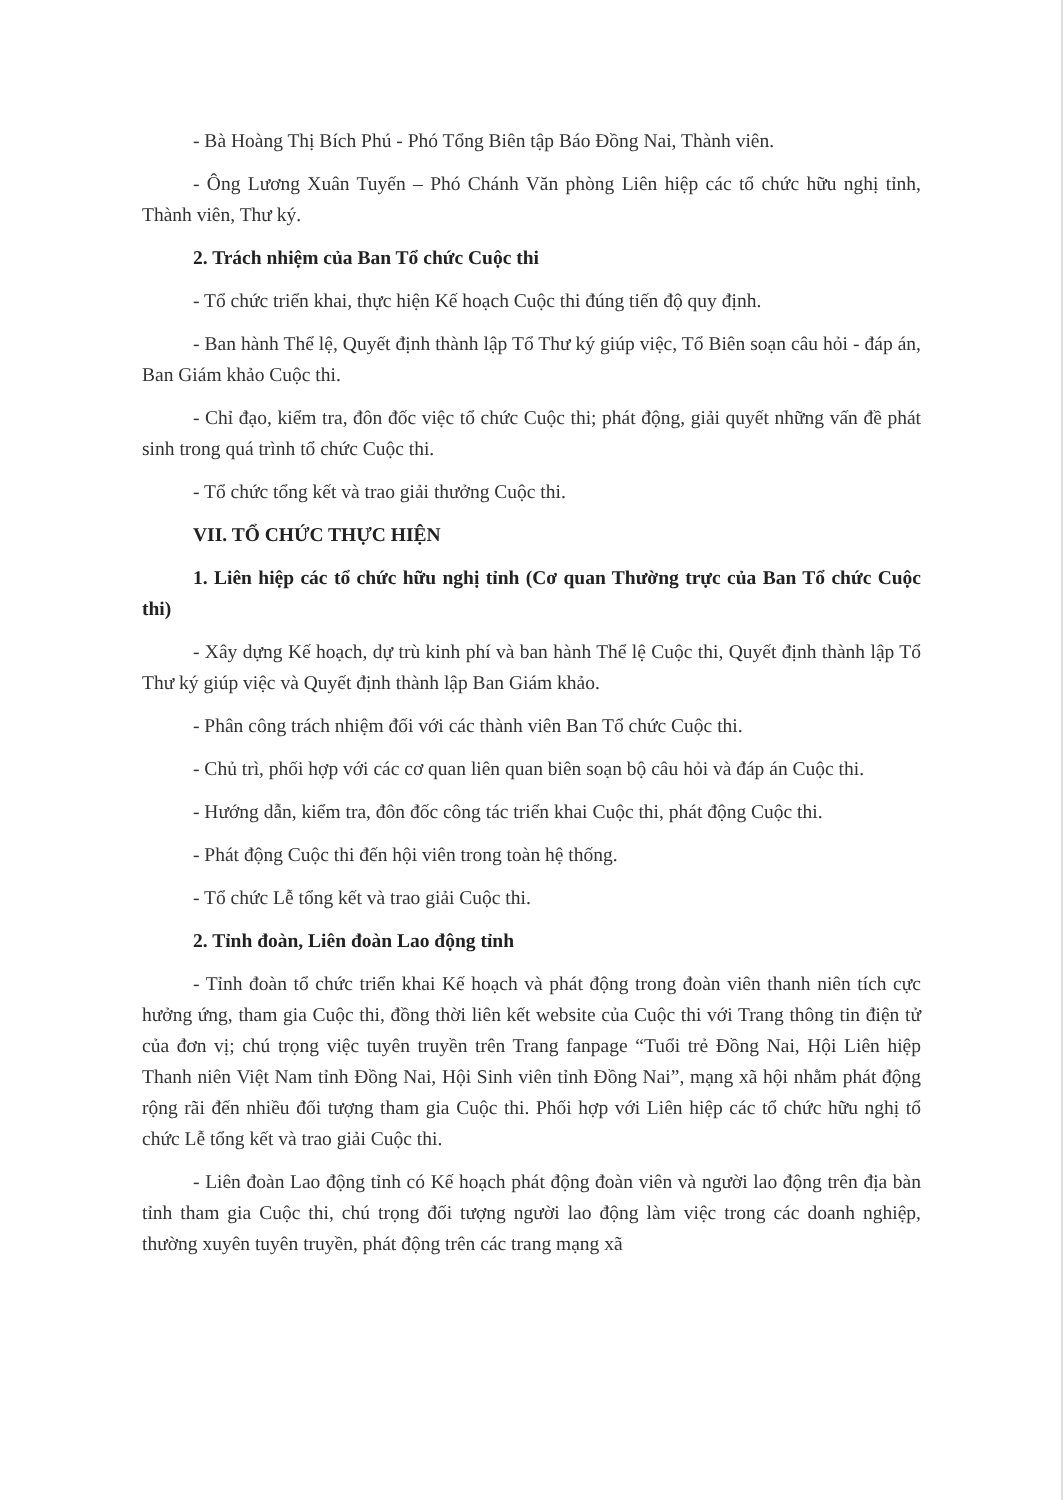- Bà Hoàng Thị Bích Phú - Phó Tổng Biên tập Báo Đồng Nai, Thành viên.
- Ông Lương Xuân Tuyến – Phó Chánh Văn phòng Liên hiệp các tổ chức hữu nghị tỉnh, Thành viên, Thư ký.
2. Trách nhiệm của Ban Tổ chức Cuộc thi
- Tổ chức triển khai, thực hiện Kế hoạch Cuộc thi đúng tiến độ quy định.
- Ban hành Thể lệ, Quyết định thành lập Tổ Thư ký giúp việc, Tổ Biên soạn câu hỏi - đáp án, Ban Giám khảo Cuộc thi.
- Chỉ đạo, kiểm tra, đôn đốc việc tổ chức Cuộc thi; phát động, giải quyết những vấn đề phát sinh trong quá trình tổ chức Cuộc thi.
- Tổ chức tổng kết và trao giải thưởng Cuộc thi.
VII. TỔ CHỨC THỰC HIỆN
1. Liên hiệp các tổ chức hữu nghị tỉnh (Cơ quan Thường trực của Ban Tổ chức Cuộc thi)
- Xây dựng Kế hoạch, dự trù kinh phí và ban hành Thể lệ Cuộc thi, Quyết định thành lập Tổ Thư ký giúp việc và Quyết định thành lập Ban Giám khảo.
- Phân công trách nhiệm đối với các thành viên Ban Tổ chức Cuộc thi.
- Chủ trì, phối hợp với các cơ quan liên quan biên soạn bộ câu hỏi và đáp án Cuộc thi.
- Hướng dẫn, kiểm tra, đôn đốc công tác triển khai Cuộc thi, phát động Cuộc thi.
- Phát động Cuộc thi đến hội viên trong toàn hệ thống.
- Tổ chức Lễ tổng kết và trao giải Cuộc thi.
2. Tỉnh đoàn, Liên đoàn Lao động tỉnh
- Tỉnh đoàn tổ chức triển khai Kế hoạch và phát động trong đoàn viên thanh niên tích cực hưởng ứng, tham gia Cuộc thi, đồng thời liên kết website của Cuộc thi với Trang thông tin điện tử của đơn vị; chú trọng việc tuyên truyền trên Trang fanpage “Tuổi trẻ Đồng Nai, Hội Liên hiệp Thanh niên Việt Nam tỉnh Đồng Nai, Hội Sinh viên tỉnh Đồng Nai”, mạng xã hội nhằm phát động rộng rãi đến nhiều đối tượng tham gia Cuộc thi. Phối hợp với Liên hiệp các tổ chức hữu nghị tổ chức Lễ tổng kết và trao giải Cuộc thi.
- Liên đoàn Lao động tỉnh có Kế hoạch phát động đoàn viên và người lao động trên địa bàn tỉnh tham gia Cuộc thi, chú trọng đối tượng người lao động làm việc trong các doanh nghiệp, thường xuyên tuyên truyền, phát động trên các trang mạng xã